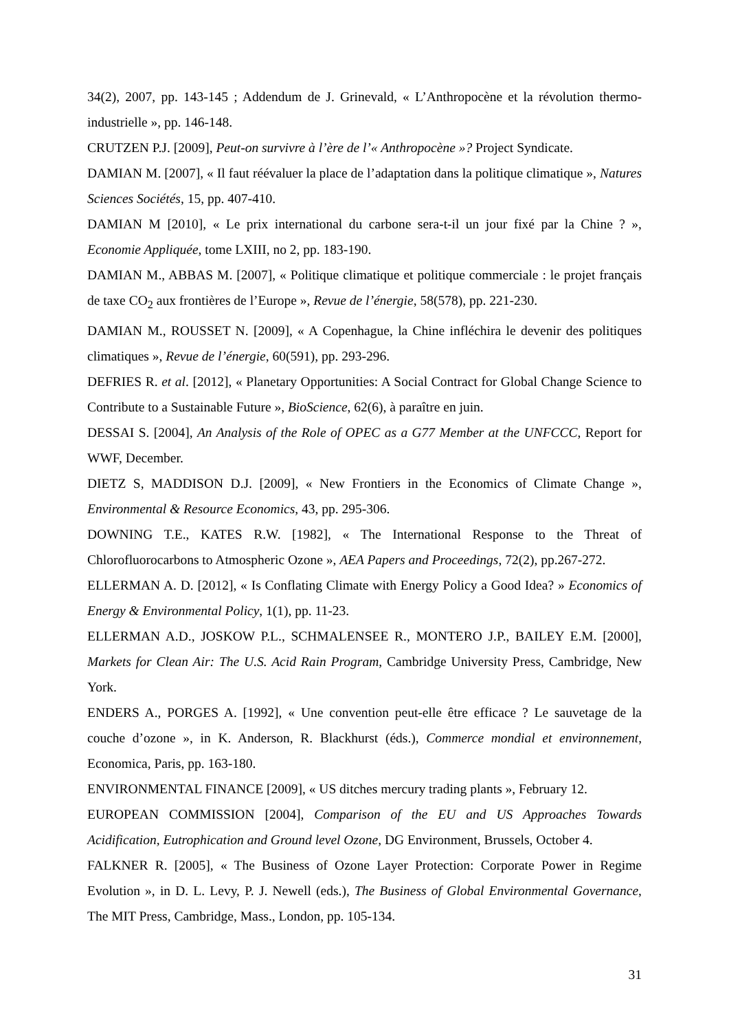34(2), 2007, pp. 143-145 ; Addendum de J. Grinevald, « L’Anthropocène et la révolution thermo-industrielle », pp. 146-148.
CRUTZEN P.J. [2009], Peut-on survivre à l’ère de l’« Anthropocène »? Project Syndicate.
DAMIAN M. [2007], « Il faut réévaluer la place de l’adaptation dans la politique climatique », Natures Sciences Sociétés, 15, pp. 407-410.
DAMIAN M [2010], « Le prix international du carbone sera-t-il un jour fixé par la Chine ? », Economie Appliquée, tome LXIII, no 2, pp. 183-190.
DAMIAN M., ABBAS M. [2007], « Politique climatique et politique commerciale : le projet français de taxe CO<sub>2</sub> aux frontières de l’Europe », Revue de l’énergie, 58(578), pp. 221-230.
DAMIAN M., ROUSSET N. [2009], « A Copenhague, la Chine infléchira le devenir des politiques climatiques », Revue de l’énergie, 60(591), pp. 293-296.
DEFRIES R. et al. [2012], « Planetary Opportunities: A Social Contract for Global Change Science to Contribute to a Sustainable Future », BioScience, 62(6), à paraître en juin.
DESSAI S. [2004], An Analysis of the Role of OPEC as a G77 Member at the UNFCCC, Report for WWF, December.
DIETZ S, MADDISON D.J. [2009], « New Frontiers in the Economics of Climate Change », Environmental & Resource Economics, 43, pp. 295-306.
DOWNING T.E., KATES R.W. [1982], « The International Response to the Threat of Chlorofluorocarbons to Atmospheric Ozone », AEA Papers and Proceedings, 72(2), pp.267-272.
ELLERMAN A. D. [2012], « Is Conflating Climate with Energy Policy a Good Idea? » Economics of Energy & Environmental Policy, 1(1), pp. 11-23.
ELLERMAN A.D., JOSKOW P.L., SCHMALENSEE R., MONTERO J.P., BAILEY E.M. [2000], Markets for Clean Air: The U.S. Acid Rain Program, Cambridge University Press, Cambridge, New York.
ENDERS A., PORGES A. [1992], « Une convention peut-elle être efficace ? Le sauvetage de la couche d’ozone », in K. Anderson, R. Blackhurst (éds.), Commerce mondial et environnement, Economica, Paris, pp. 163-180.
ENVIRONMENTAL FINANCE [2009], « US ditches mercury trading plants », February 12.
EUROPEAN COMMISSION [2004], Comparison of the EU and US Approaches Towards Acidification, Eutrophication and Ground level Ozone, DG Environment, Brussels, October 4.
FALKNER R. [2005], « The Business of Ozone Layer Protection: Corporate Power in Regime Evolution », in D. L. Levy, P. J. Newell (eds.), The Business of Global Environmental Governance, The MIT Press, Cambridge, Mass., London, pp. 105-134.
31